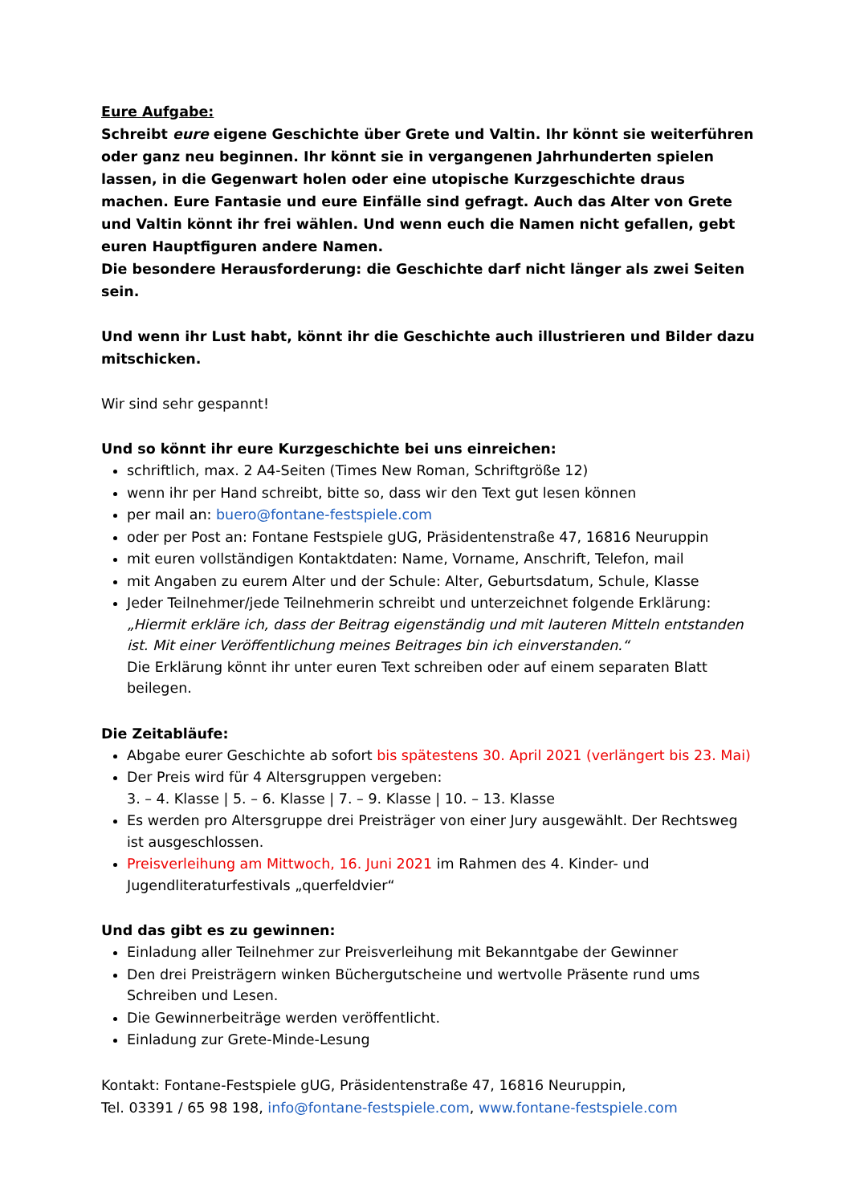Eure Aufgabe:
Schreibt eure eigene Geschichte über Grete und Valtin. Ihr könnt sie weiterführen oder ganz neu beginnen. Ihr könnt sie in vergangenen Jahrhunderten spielen lassen, in die Gegenwart holen oder eine utopische Kurzgeschichte draus machen. Eure Fantasie und eure Einfälle sind gefragt. Auch das Alter von Grete und Valtin könnt ihr frei wählen. Und wenn euch die Namen nicht gefallen, gebt euren Hauptfiguren andere Namen.
Die besondere Herausforderung: die Geschichte darf nicht länger als zwei Seiten sein.
Und wenn ihr Lust habt, könnt ihr die Geschichte auch illustrieren und Bilder dazu mitschicken.
Wir sind sehr gespannt!
Und so könnt ihr eure Kurzgeschichte bei uns einreichen:
schriftlich, max. 2 A4-Seiten (Times New Roman, Schriftgröße 12)
wenn ihr per Hand schreibt, bitte so, dass wir den Text gut lesen können
per mail an: buero@fontane-festspiele.com
oder per Post an: Fontane Festspiele gUG, Präsidentenstraße 47, 16816 Neuruppin
mit euren vollständigen Kontaktdaten: Name, Vorname, Anschrift, Telefon, mail
mit Angaben zu eurem Alter und der Schule: Alter, Geburtsdatum, Schule, Klasse
Jeder Teilnehmer/jede Teilnehmerin schreibt und unterzeichnet folgende Erklärung:
„Hiermit erkläre ich, dass der Beitrag eigenständig und mit lauteren Mitteln entstanden ist. Mit einer Veröffentlichung meines Beitrages bin ich einverstanden.“
Die Erklärung könnt ihr unter euren Text schreiben oder auf einem separaten Blatt beilegen.
Die Zeitabläufe:
Abgabe eurer Geschichte ab sofort bis spätestens 30. April 2021 (verlängert bis 23. Mai)
Der Preis wird für 4 Altersgruppen vergeben:
3. – 4. Klasse | 5. – 6. Klasse | 7. – 9. Klasse | 10. – 13. Klasse
Es werden pro Altersgruppe drei Preisträger von einer Jury ausgewählt. Der Rechtsweg ist ausgeschlossen.
Preisverleihung am Mittwoch, 16. Juni 2021 im Rahmen des 4. Kinder- und Jugendliteraturfestivals „querfeldvier“
Und das gibt es zu gewinnen:
Einladung aller Teilnehmer zur Preisverleihung mit Bekanntgabe der Gewinner
Den drei Preisträgern winken Büchergutscheine und wertvolle Präsente rund ums Schreiben und Lesen.
Die Gewinnerbeiträge werden veröffentlicht.
Einladung zur Grete-Minde-Lesung
Kontakt: Fontane-Festspiele gUG, Präsidentenstraße 47, 16816 Neuruppin,
Tel. 03391 / 65 98 198, info@fontane-festspiele.com, www.fontane-festspiele.com